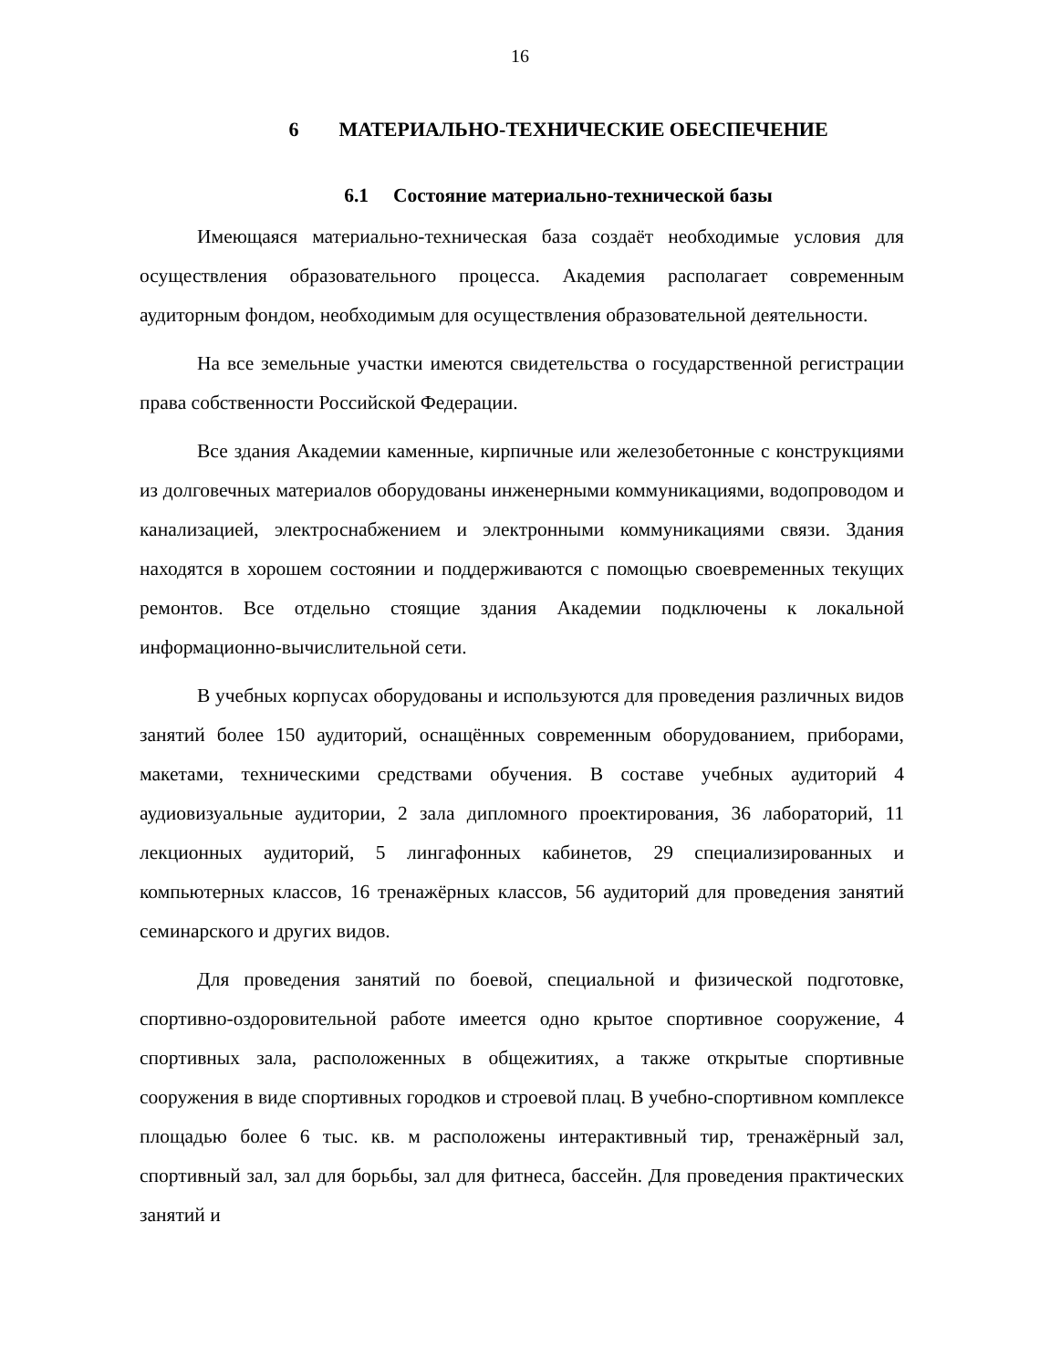16
6 МАТЕРИАЛЬНО-ТЕХНИЧЕСКИЕ ОБЕСПЕЧЕНИЕ
6.1 Состояние материально-технической базы
Имеющаяся материально-техническая база создаёт необходимые условия для осуществления образовательного процесса. Академия располагает современным аудиторным фондом, необходимым для осуществления образовательной деятельности.
На все земельные участки имеются свидетельства о государственной регистрации права собственности Российской Федерации.
Все здания Академии каменные, кирпичные или железобетонные с конструкциями из долговечных материалов оборудованы инженерными коммуникациями, водопроводом и канализацией, электроснабжением и электронными коммуникациями связи. Здания находятся в хорошем состоянии и поддерживаются с помощью своевременных текущих ремонтов. Все отдельно стоящие здания Академии подключены к локальной информационно-вычислительной сети.
В учебных корпусах оборудованы и используются для проведения различных видов занятий более 150 аудиторий, оснащённых современным оборудованием, приборами, макетами, техническими средствами обучения. В составе учебных аудиторий 4 аудиовизуальные аудитории, 2 зала дипломного проектирования, 36 лабораторий, 11 лекционных аудиторий, 5 лингафонных кабинетов, 29 специализированных и компьютерных классов, 16 тренажёрных классов, 56 аудиторий для проведения занятий семинарского и других видов.
Для проведения занятий по боевой, специальной и физической подготовке, спортивно-оздоровительной работе имеется одно крытое спортивное сооружение, 4 спортивных зала, расположенных в общежитиях, а также открытые спортивные сооружения в виде спортивных городков и строевой плац. В учебно-спортивном комплексе площадью более 6 тыс. кв. м расположены интерактивный тир, тренажёрный зал, спортивный зал, зал для борьбы, зал для фитнеса, бассейн. Для проведения практических занятий и